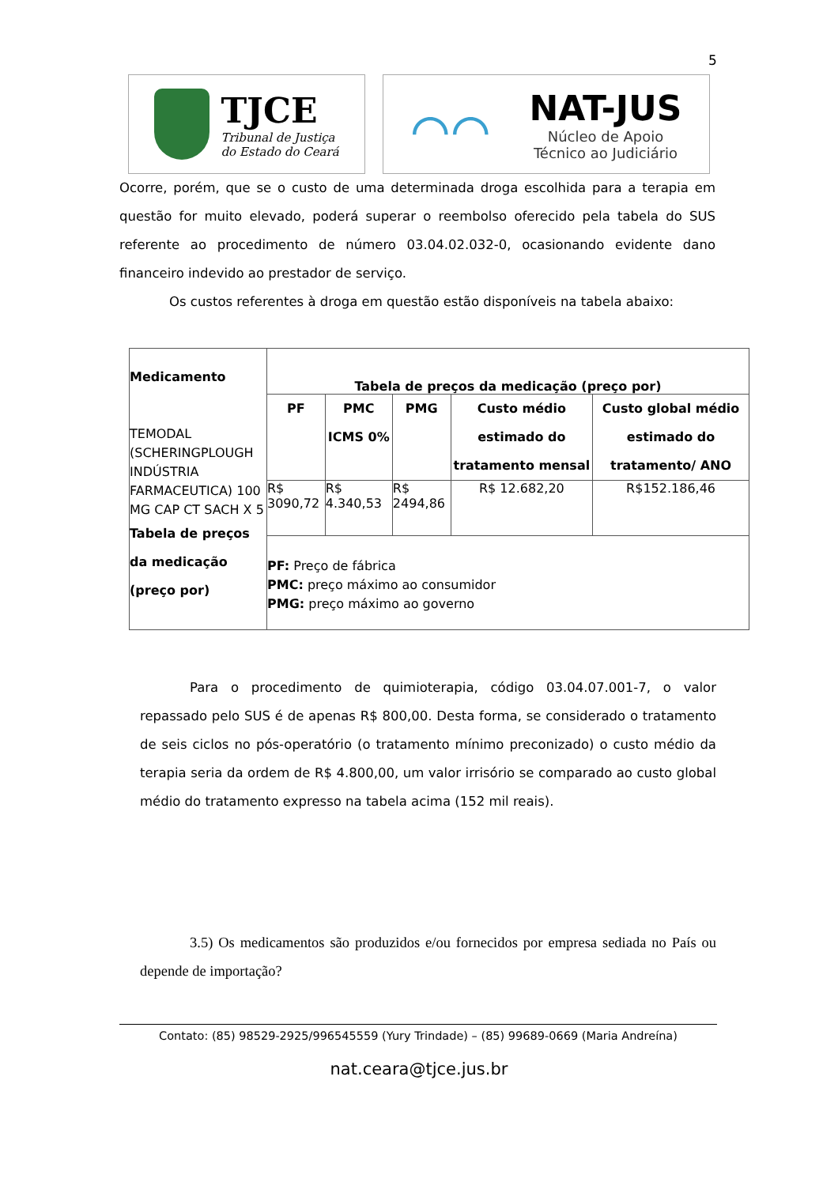5
TJCE
Tribunal de Justiça
do Estado do Ceará
⌒⌒
NAT-JUS
Núcleo de Apoio
Técnico ao Judiciário
Ocorre, porém, que se o custo de uma determinada droga escolhida para a terapia em questão for muito elevado, poderá superar o reembolso oferecido pela tabela do SUS referente ao procedimento de número 03.04.02.032-0, ocasionando evidente dano financeiro indevido ao prestador de serviço.
Os custos referentes à droga em questão estão disponíveis na tabela abaixo:
| Medicamento TEMODAL (SCHERINGPLOUGH INDÚSTRIA FARMACEUTICA) 100 MG CAP CT SACH X 5 Tabela de preços da medicação (preço por) | Tabela de preços da medicação (preço por) | | | | |
| | PF | PMC ICMS 0% | PMG | Custo médio estimado do tratamento mensal | Custo global médio estimado do tratamento/ ANO |
| | R$ 3090,72 | R$ 4.340,53 | R$ 2494,86 | R$ 12.682,20 | R$152.186,46 |
| | PF: Preço de fábrica PMC: preço máximo ao consumidor PMG: preço máximo ao governo | | | | |
Para o procedimento de quimioterapia, código 03.04.07.001-7, o valor repassado pelo SUS é de apenas R$ 800,00. Desta forma, se considerado o tratamento de seis ciclos no pós-operatório (o tratamento mínimo preconizado) o custo médio da terapia seria da ordem de R$ 4.800,00, um valor irrisório se comparado ao custo global médio do tratamento expresso na tabela acima (152 mil reais).
3.5) Os medicamentos são produzidos e/ou fornecidos por empresa sediada no País ou depende de importação?
Contato: (85) 98529-2925/996545559 (Yury Trindade) – (85) 99689-0669 (Maria Andreína)
nat.ceara@tjce.jus.br